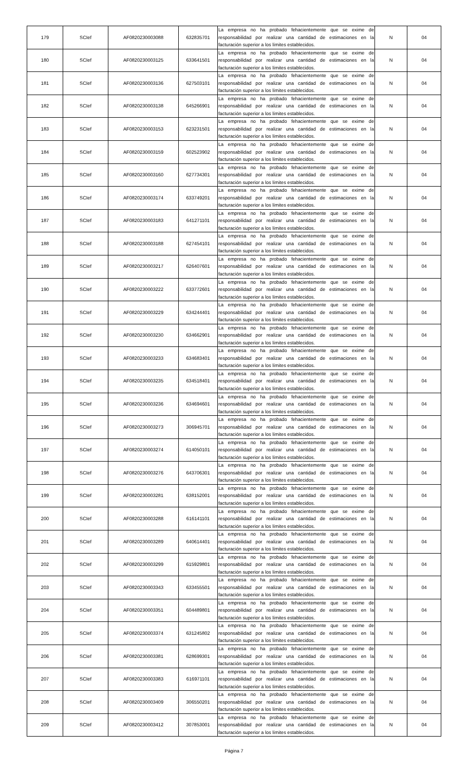| 179 | SCIef | AF0820230003088 | 632835701 | La empresa no ha probado fehacientemente que se exime de responsabilidad por realizar una cantidad de estimaciones en la facturación superior a los límites establecidos. | N | 04 |
| 180 | SCIef | AF0820230003125 | 633641501 | La empresa no ha probado fehacientemente que se exime de responsabilidad por realizar una cantidad de estimaciones en la facturación superior a los límites establecidos. | N | 04 |
| 181 | SCIef | AF0820230003136 | 627503101 | La empresa no ha probado fehacientemente que se exime de responsabilidad por realizar una cantidad de estimaciones en la facturación superior a los límites establecidos. | N | 04 |
| 182 | SCIef | AF0820230003138 | 645266901 | La empresa no ha probado fehacientemente que se exime de responsabilidad por realizar una cantidad de estimaciones en la facturación superior a los límites establecidos. | N | 04 |
| 183 | SCIef | AF0820230003153 | 623231501 | La empresa no ha probado fehacientemente que se exime de responsabilidad por realizar una cantidad de estimaciones en la facturación superior a los límites establecidos. | N | 04 |
| 184 | SCIef | AF0820230003159 | 602523902 | La empresa no ha probado fehacientemente que se exime de responsabilidad por realizar una cantidad de estimaciones en la facturación superior a los límites establecidos. | N | 04 |
| 185 | SCIef | AF0820230003160 | 627734301 | La empresa no ha probado fehacientemente que se exime de responsabilidad por realizar una cantidad de estimaciones en la facturación superior a los límites establecidos. | N | 04 |
| 186 | SCIef | AF0820230003174 | 633749201 | La empresa no ha probado fehacientemente que se exime de responsabilidad por realizar una cantidad de estimaciones en la facturación superior a los límites establecidos. | N | 04 |
| 187 | SCIef | AF0820230003183 | 641271101 | La empresa no ha probado fehacientemente que se exime de responsabilidad por realizar una cantidad de estimaciones en la facturación superior a los límites establecidos. | N | 04 |
| 188 | SCIef | AF0820230003188 | 627454101 | La empresa no ha probado fehacientemente que se exime de responsabilidad por realizar una cantidad de estimaciones en la facturación superior a los límites establecidos. | N | 04 |
| 189 | SCIef | AF0820230003217 | 626407601 | La empresa no ha probado fehacientemente que se exime de responsabilidad por realizar una cantidad de estimaciones en la facturación superior a los límites establecidos. | N | 04 |
| 190 | SCIef | AF0820230003222 | 633772601 | La empresa no ha probado fehacientemente que se exime de responsabilidad por realizar una cantidad de estimaciones en la facturación superior a los límites establecidos. | N | 04 |
| 191 | SCIef | AF0820230003229 | 634244401 | La empresa no ha probado fehacientemente que se exime de responsabilidad por realizar una cantidad de estimaciones en la facturación superior a los límites establecidos. | N | 04 |
| 192 | SCIef | AF0820230003230 | 634662901 | La empresa no ha probado fehacientemente que se exime de responsabilidad por realizar una cantidad de estimaciones en la facturación superior a los límites establecidos. | N | 04 |
| 193 | SCIef | AF0820230003233 | 634683401 | La empresa no ha probado fehacientemente que se exime de responsabilidad por realizar una cantidad de estimaciones en la facturación superior a los límites establecidos. | N | 04 |
| 194 | SCIef | AF0820230003235 | 634518401 | La empresa no ha probado fehacientemente que se exime de responsabilidad por realizar una cantidad de estimaciones en la facturación superior a los límites establecidos. | N | 04 |
| 195 | SCIef | AF0820230003236 | 634694601 | La empresa no ha probado fehacientemente que se exime de responsabilidad por realizar una cantidad de estimaciones en la facturación superior a los límites establecidos. | N | 04 |
| 196 | SCIef | AF0820230003273 | 306945701 | La empresa no ha probado fehacientemente que se exime de responsabilidad por realizar una cantidad de estimaciones en la facturación superior a los límites establecidos. | N | 04 |
| 197 | SCIef | AF0820230003274 | 614050101 | La empresa no ha probado fehacientemente que se exime de responsabilidad por realizar una cantidad de estimaciones en la facturación superior a los límites establecidos. | N | 04 |
| 198 | SCIef | AF0820230003276 | 643706301 | La empresa no ha probado fehacientemente que se exime de responsabilidad por realizar una cantidad de estimaciones en la facturación superior a los límites establecidos. | N | 04 |
| 199 | SCIef | AF0820230003281 | 638152001 | La empresa no ha probado fehacientemente que se exime de responsabilidad por realizar una cantidad de estimaciones en la facturación superior a los límites establecidos. | N | 04 |
| 200 | SCIef | AF0820230003288 | 616141101 | La empresa no ha probado fehacientemente que se exime de responsabilidad por realizar una cantidad de estimaciones en la facturación superior a los límites establecidos. | N | 04 |
| 201 | SCIef | AF0820230003289 | 640614401 | La empresa no ha probado fehacientemente que se exime de responsabilidad por realizar una cantidad de estimaciones en la facturación superior a los límites establecidos. | N | 04 |
| 202 | SCIef | AF0820230003299 | 615929801 | La empresa no ha probado fehacientemente que se exime de responsabilidad por realizar una cantidad de estimaciones en la facturación superior a los límites establecidos. | N | 04 |
| 203 | SCIef | AF0820230003343 | 633455501 | La empresa no ha probado fehacientemente que se exime de responsabilidad por realizar una cantidad de estimaciones en la facturación superior a los límites establecidos. | N | 04 |
| 204 | SCIef | AF0820230003351 | 604489801 | La empresa no ha probado fehacientemente que se exime de responsabilidad por realizar una cantidad de estimaciones en la facturación superior a los límites establecidos. | N | 04 |
| 205 | SCIef | AF0820230003374 | 631245802 | La empresa no ha probado fehacientemente que se exime de responsabilidad por realizar una cantidad de estimaciones en la facturación superior a los límites establecidos. | N | 04 |
| 206 | SCIef | AF0820230003381 | 628699301 | La empresa no ha probado fehacientemente que se exime de responsabilidad por realizar una cantidad de estimaciones en la facturación superior a los límites establecidos. | N | 04 |
| 207 | SCIef | AF0820230003383 | 616971101 | La empresa no ha probado fehacientemente que se exime de responsabilidad por realizar una cantidad de estimaciones en la facturación superior a los límites establecidos. | N | 04 |
| 208 | SCIef | AF0820230003409 | 306550201 | La empresa no ha probado fehacientemente que se exime de responsabilidad por realizar una cantidad de estimaciones en la facturación superior a los límites establecidos. | N | 04 |
| 209 | SCIef | AF0820230003412 | 307853001 | La empresa no ha probado fehacientemente que se exime de responsabilidad por realizar una cantidad de estimaciones en la facturación superior a los límites establecidos. | N | 04 |
Página 7